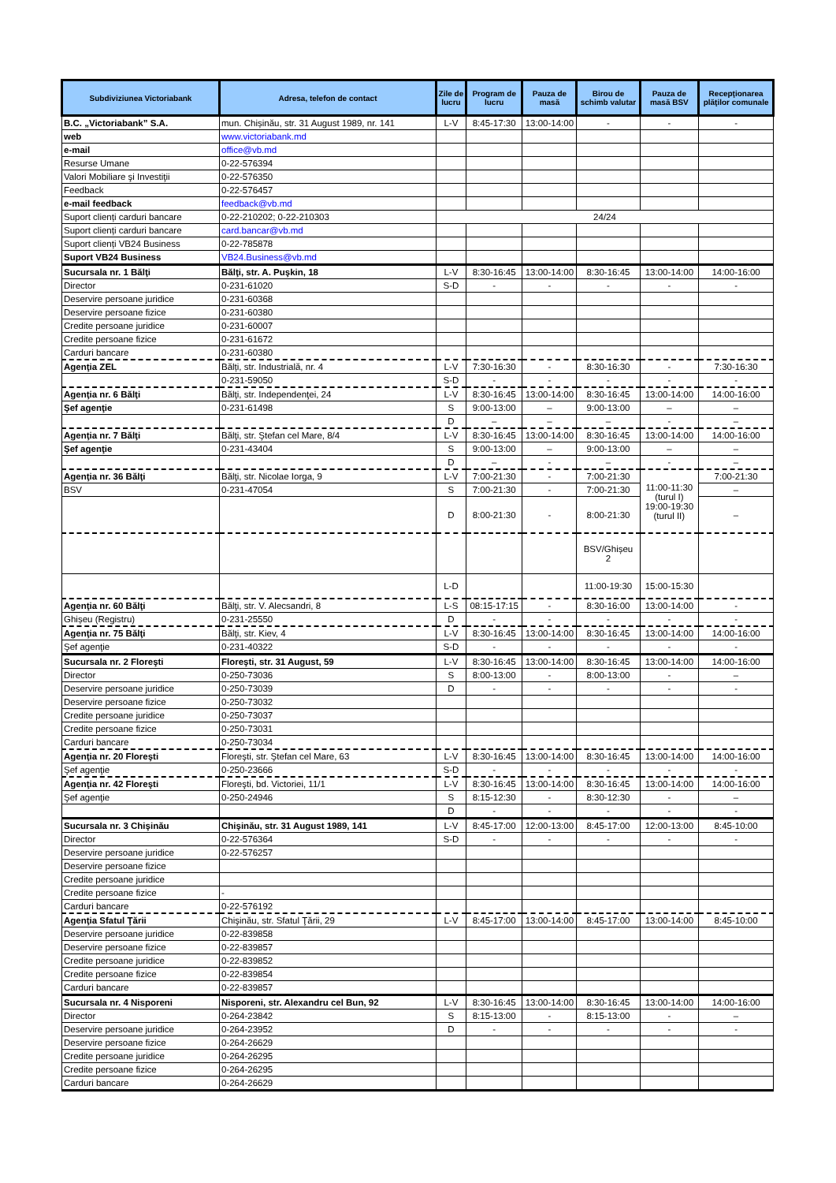| Subdiviziunea Victoriabank | Adresa, telefon de contact | Zile de lucru | Program de lucru | Pauza de masă | Birou de schimb valutar | Pauza de masă BSV | Recepţionarea plăţilor comunale |
| --- | --- | --- | --- | --- | --- | --- | --- |
| B.C. „Victoriabank” S.A. | mun. Chișinău, str. 31 August 1989, nr. 141 | L-V | 8:45-17:30 | 13:00-14:00 | - | - | - |
| web | www.victoriabank.md | | | | | | |
| e-mail | office@vb.md | | | | | | |
| Resurse Umane | 0-22-576394 | | | | | | |
| Valori Mobiliare şi Investiţii | 0-22-576350 | | | | | | |
| Feedback | 0-22-576457 | | | | | | |
| e-mail feedback | feedback@vb.md | | | | | | |
| Suport clienți carduri bancare | 0-22-210202; 0-22-210303 | 24/24 | | | | | |
| Suport clienți carduri bancare | card.bancar@vb.md | | | | | | |
| Suport clienți VB24 Business | 0-22-785878 | | | | | | |
| Suport VB24 Business | VB24.Business@vb.md | | | | | | |
| Sucursala nr. 1 Bălţi | Bălţi, str. A. Puşkin, 18 | L-V | 8:30-16:45 | 13:00-14:00 | 8:30-16:45 | 13:00-14:00 | 14:00-16:00 |
| Director | 0-231-61020 | S-D | - | - | - | - | - |
| Deservire persoane juridice | 0-231-60368 | | | | | | |
| Deservire persoane fizice | 0-231-60380 | | | | | | |
| Credite persoane juridice | 0-231-60007 | | | | | | |
| Credite persoane fizice | 0-231-61672 | | | | | | |
| Carduri bancare | 0-231-60380 | | | | | | |
| Agenţia ZEL | Bălți, str. Industrială, nr. 4 | L-V | 7:30-16:30 | - | 8:30-16:30 | - | 7:30-16:30 |
| | 0-231-59050 | S-D | - | - | - | - | - |
| Agenţia nr. 6 Bălţi | Bălţi, str. Independenţei, 24 | L-V | 8:30-16:45 | 13:00-14:00 | 8:30-16:45 | 13:00-14:00 | 14:00-16:00 |
| Şef agenţie | 0-231-61498 | S | 9:00-13:00 | – | 9:00-13:00 | – | – |
| | | D | – | – | – | - | – |
| Agenţia nr. 7 Bălţi | Bălţi, str. Ştefan cel Mare, 8/4 | L-V | 8:30-16:45 | 13:00-14:00 | 8:30-16:45 | 13:00-14:00 | 14:00-16:00 |
| Şef agenţie | 0-231-43404 | S | 9:00-13:00 | – | 9:00-13:00 | – | – |
| | | D | – | - | – | - | – |
| Agenţia nr. 36 Bălţi | Bălţi, str. Nicolae Iorga, 9 | L-V | 7:00-21:30 | - | 7:00-21:30 | 11:00-11:30 (turul I) 19:00-19:30 (turul II) | 7:00-21:30 |
| BSV | 0-231-47054 | S | 7:00-21:30 | - | 7:00-21:30 | | – |
| | | D | 8:00-21:30 | - | 8:00-21:30 | | – |
| | | | | | BSV/Ghișeu 2 | | |
| | | L-D | | | 11:00-19:30 | 15:00-15:30 | |
| Agenţia nr. 60 Bălţi | Bălţi, str. V. Alecsandri, 8 | L-S | 08:15-17:15 | - | 8:30-16:00 | 13:00-14:00 | - |
| Ghișeu (Registru) | 0-231-25550 | D | - | - | - | - | - |
| Agenţia nr. 75 Bălţi | Bălţi, str. Kiev, 4 | L-V | 8:30-16:45 | 13:00-14:00 | 8:30-16:45 | 13:00-14:00 | 14:00-16:00 |
| Şef agenţie | 0-231-40322 | S-D | - | - | - | - | - |
| Sucursala nr. 2 Floreşti | Floreşti, str. 31 August, 59 | L-V | 8:30-16:45 | 13:00-14:00 | 8:30-16:45 | 13:00-14:00 | 14:00-16:00 |
| Director | 0-250-73036 | S | 8:00-13:00 | - | 8:00-13:00 | - | – |
| Deservire persoane juridice | 0-250-73039 | D | - | - | - | - | - |
| Deservire persoane fizice | 0-250-73032 | | | | | | |
| Credite persoane juridice | 0-250-73037 | | | | | | |
| Credite persoane fizice | 0-250-73031 | | | | | | |
| Carduri bancare | 0-250-73034 | | | | | | |
| Agenţia nr. 20 Floreşti | Floreşti, str. Ştefan cel Mare, 63 | L-V | 8:30-16:45 | 13:00-14:00 | 8:30-16:45 | 13:00-14:00 | 14:00-16:00 |
| Şef agenţie | 0-250-23666 | S-D | - | - | - | - | - |
| Agenţia nr. 42 Floreşti | Floreşti, bd. Victoriei, 11/1 | L-V | 8:30-16:45 | 13:00-14:00 | 8:30-16:45 | 13:00-14:00 | 14:00-16:00 |
| Şef agenţie | 0-250-24946 | S | 8:15-12:30 | - | 8:30-12:30 | - | – |
| | | D | - | - | - | - | - |
| Sucursala nr. 3 Chişinău | Chişinău, str. 31 August 1989, 141 | L-V | 8:45-17:00 | 12:00-13:00 | 8:45-17:00 | 12:00-13:00 | 8:45-10:00 |
| Director | 0-22-576364 | S-D | - | - | - | - | - |
| Deservire persoane juridice | 0-22-576257 | | | | | | |
| Deservire persoane fizice | | | | | | | |
| Credite persoane juridice | | | | | | | |
| Credite persoane fizice | - | | | | | | |
| Carduri bancare | 0-22-576192 | | | | | | |
| Agenţia Sfatul Ţării | Chişinău, str. Sfatul Ţării, 29 | L-V | 8:45-17:00 | 13:00-14:00 | 8:45-17:00 | 13:00-14:00 | 8:45-10:00 |
| Deservire persoane juridice | 0-22-839858 | | | | | | |
| Deservire persoane fizice | 0-22-839857 | | | | | | |
| Credite persoane juridice | 0-22-839852 | | | | | | |
| Credite persoane fizice | 0-22-839854 | | | | | | |
| Carduri bancare | 0-22-839857 | | | | | | |
| Sucursala nr. 4 Nisporeni | Nisporeni, str. Alexandru cel Bun, 92 | L-V | 8:30-16:45 | 13:00-14:00 | 8:30-16:45 | 13:00-14:00 | 14:00-16:00 |
| Director | 0-264-23842 | S | 8:15-13:00 | - | 8:15-13:00 | - | – |
| Deservire persoane juridice | 0-264-23952 | D | - | - | - | - | - |
| Deservire persoane fizice | 0-264-26629 | | | | | | |
| Credite persoane juridice | 0-264-26295 | | | | | | |
| Credite persoane fizice | 0-264-26295 | | | | | | |
| Carduri bancare | 0-264-26629 | | | | | | |